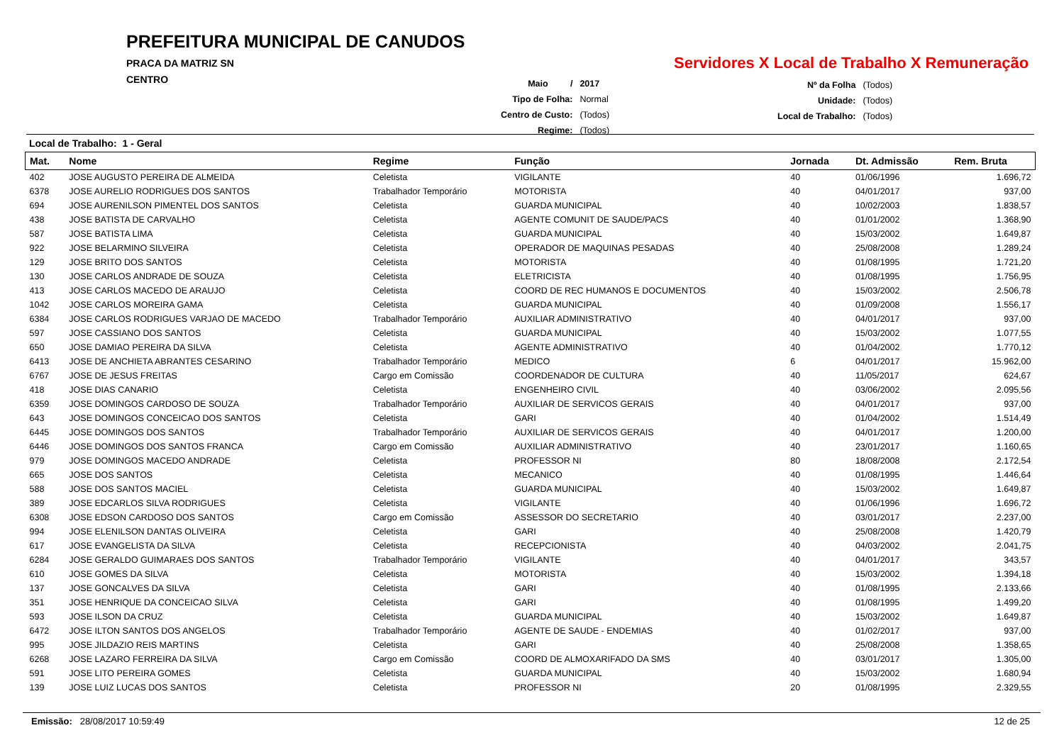PREFEITURA MUNICIPAL DE CANUDOS
PRACA DA MATRIZ SN
CENTRO
Servidores X Local de Trabalho X Remuneração
| Maio / | 2017 |
| Tipo de Folha: | Normal |
| Centro de Custo: | (Todos) |
| Regime: | (Todos) |
| Nº da Folha | (Todos) |
| Unidade: | (Todos) |
| Local de Trabalho: | (Todos) |
Local de Trabalho: 1 - Geral
| Mat. | Nome | Regime | Função | Jornada | Dt. Admissão | Rem. Bruta |
| --- | --- | --- | --- | --- | --- | --- |
| 402 | JOSE AUGUSTO PEREIRA DE ALMEIDA | Celetista | VIGILANTE | 40 | 01/06/1996 | 1.696,72 |
| 6378 | JOSE AURELIO RODRIGUES DOS SANTOS | Trabalhador Temporário | MOTORISTA | 40 | 04/01/2017 | 937,00 |
| 694 | JOSE AURENILSON PIMENTEL DOS SANTOS | Celetista | GUARDA MUNICIPAL | 40 | 10/02/2003 | 1.838,57 |
| 438 | JOSE BATISTA DE CARVALHO | Celetista | AGENTE COMUNIT DE SAUDE/PACS | 40 | 01/01/2002 | 1.368,90 |
| 587 | JOSE BATISTA LIMA | Celetista | GUARDA MUNICIPAL | 40 | 15/03/2002 | 1.649,87 |
| 922 | JOSE BELARMINO SILVEIRA | Celetista | OPERADOR DE MAQUINAS PESADAS | 40 | 25/08/2008 | 1.289,24 |
| 129 | JOSE BRITO DOS SANTOS | Celetista | MOTORISTA | 40 | 01/08/1995 | 1.721,20 |
| 130 | JOSE CARLOS ANDRADE DE SOUZA | Celetista | ELETRICISTA | 40 | 01/08/1995 | 1.756,95 |
| 413 | JOSE CARLOS MACEDO DE ARAUJO | Celetista | COORD DE REC HUMANOS E DOCUMENTOS | 40 | 15/03/2002 | 2.506,78 |
| 1042 | JOSE CARLOS MOREIRA GAMA | Celetista | GUARDA MUNICIPAL | 40 | 01/09/2008 | 1.556,17 |
| 6384 | JOSE CARLOS RODRIGUES VARJAO DE MACEDO | Trabalhador Temporário | AUXILIAR ADMINISTRATIVO | 40 | 04/01/2017 | 937,00 |
| 597 | JOSE CASSIANO DOS SANTOS | Celetista | GUARDA MUNICIPAL | 40 | 15/03/2002 | 1.077,55 |
| 650 | JOSE DAMIAO PEREIRA DA SILVA | Celetista | AGENTE ADMINISTRATIVO | 40 | 01/04/2002 | 1.770,12 |
| 6413 | JOSE DE ANCHIETA ABRANTES CESARINO | Trabalhador Temporário | MEDICO | 6 | 04/01/2017 | 15.962,00 |
| 6767 | JOSE DE JESUS FREITAS | Cargo em Comissão | COORDENADOR DE CULTURA | 40 | 11/05/2017 | 624,67 |
| 418 | JOSE DIAS CANARIO | Celetista | ENGENHEIRO CIVIL | 40 | 03/06/2002 | 2.095,56 |
| 6359 | JOSE DOMINGOS CARDOSO DE SOUZA | Trabalhador Temporário | AUXILIAR DE SERVICOS GERAIS | 40 | 04/01/2017 | 937,00 |
| 643 | JOSE DOMINGOS CONCEICAO DOS SANTOS | Celetista | GARI | 40 | 01/04/2002 | 1.514,49 |
| 6445 | JOSE DOMINGOS DOS SANTOS | Trabalhador Temporário | AUXILIAR DE SERVICOS GERAIS | 40 | 04/01/2017 | 1.200,00 |
| 6446 | JOSE DOMINGOS DOS SANTOS FRANCA | Cargo em Comissão | AUXILIAR ADMINISTRATIVO | 40 | 23/01/2017 | 1.160,65 |
| 979 | JOSE DOMINGOS MACEDO ANDRADE | Celetista | PROFESSOR NI | 80 | 18/08/2008 | 2.172,54 |
| 665 | JOSE DOS SANTOS | Celetista | MECANICO | 40 | 01/08/1995 | 1.446,64 |
| 588 | JOSE DOS SANTOS MACIEL | Celetista | GUARDA MUNICIPAL | 40 | 15/03/2002 | 1.649,87 |
| 389 | JOSE EDCARLOS SILVA RODRIGUES | Celetista | VIGILANTE | 40 | 01/06/1996 | 1.696,72 |
| 6308 | JOSE EDSON CARDOSO DOS SANTOS | Cargo em Comissão | ASSESSOR DO SECRETARIO | 40 | 03/01/2017 | 2.237,00 |
| 994 | JOSE ELENILSON DANTAS OLIVEIRA | Celetista | GARI | 40 | 25/08/2008 | 1.420,79 |
| 617 | JOSE EVANGELISTA DA SILVA | Celetista | RECEPCIONISTA | 40 | 04/03/2002 | 2.041,75 |
| 6284 | JOSE GERALDO GUIMARAES DOS SANTOS | Trabalhador Temporário | VIGILANTE | 40 | 04/01/2017 | 343,57 |
| 610 | JOSE GOMES DA SILVA | Celetista | MOTORISTA | 40 | 15/03/2002 | 1.394,18 |
| 137 | JOSE GONCALVES DA SILVA | Celetista | GARI | 40 | 01/08/1995 | 2.133,66 |
| 351 | JOSE HENRIQUE DA CONCEICAO SILVA | Celetista | GARI | 40 | 01/08/1995 | 1.499,20 |
| 593 | JOSE ILSON DA CRUZ | Celetista | GUARDA MUNICIPAL | 40 | 15/03/2002 | 1.649,87 |
| 6472 | JOSE ILTON SANTOS DOS ANGELOS | Trabalhador Temporário | AGENTE DE SAUDE - ENDEMIAS | 40 | 01/02/2017 | 937,00 |
| 995 | JOSE JILDAZIO REIS MARTINS | Celetista | GARI | 40 | 25/08/2008 | 1.358,65 |
| 6268 | JOSE LAZARO FERREIRA DA SILVA | Cargo em Comissão | COORD DE ALMOXARIFADO DA SMS | 40 | 03/01/2017 | 1.305,00 |
| 591 | JOSE LITO PEREIRA GOMES | Celetista | GUARDA MUNICIPAL | 40 | 15/03/2002 | 1.680,94 |
| 139 | JOSE LUIZ LUCAS DOS SANTOS | Celetista | PROFESSOR NI | 20 | 01/08/1995 | 2.329,55 |
Emissão: 28/08/2017 10:59:49 12 de 25